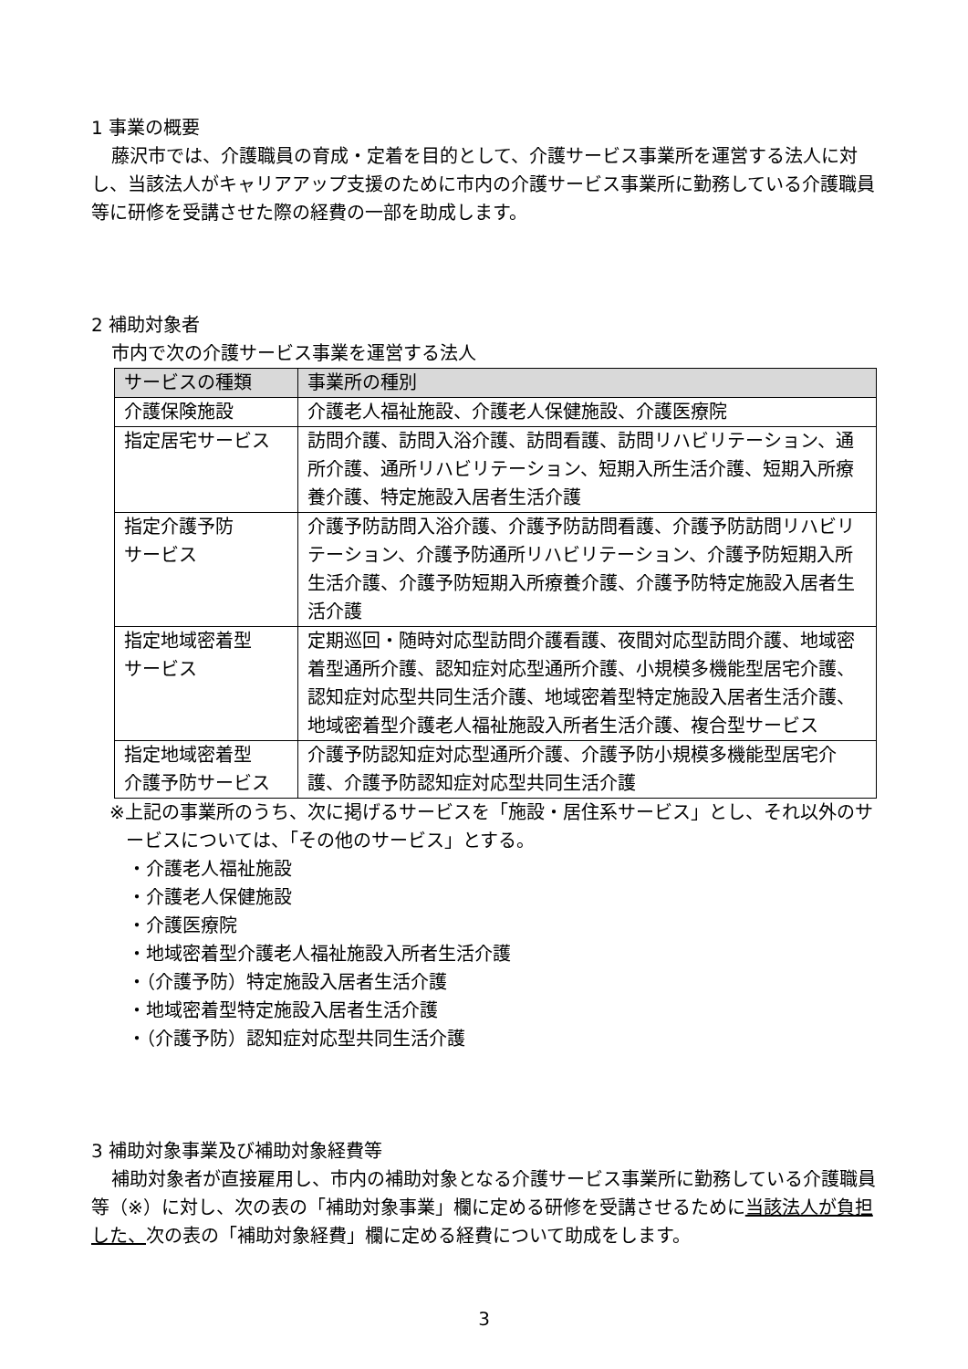1 事業の概要
藤沢市では、介護職員の育成・定着を目的として、介護サービス事業所を運営する法人に対し、当該法人がキャリアアップ支援のために市内の介護サービス事業所に勤務している介護職員等に研修を受講させた際の経費の一部を助成します。
2 補助対象者
市内で次の介護サービス事業を運営する法人
| サービスの種類 | 事業所の種別 |
| --- | --- |
| 介護保険施設 | 介護老人福祉施設、介護老人保健施設、介護医療院 |
| 指定居宅サービス | 訪問介護、訪問入浴介護、訪問看護、訪問リハビリテーション、通所介護、通所リハビリテーション、短期入所生活介護、短期入所療養介護、特定施設入居者生活介護 |
| 指定介護予防 サービス | 介護予防訪問入浴介護、介護予防訪問看護、介護予防訪問リハビリテーション、介護予防通所リハビリテーション、介護予防短期入所生活介護、介護予防短期入所療養介護、介護予防特定施設入居者生活介護 |
| 指定地域密着型 サービス | 定期巡回・随時対応型訪問介護看護、夜間対応型訪問介護、地域密着型通所介護、認知症対応型通所介護、小規模多機能型居宅介護、認知症対応型共同生活介護、地域密着型特定施設入居者生活介護、地域密着型介護老人福祉施設入所者生活介護、複合型サービス |
| 指定地域密着型 介護予防サービス | 介護予防認知症対応型通所介護、介護予防小規模多機能型居宅介護、介護予防認知症対応型共同生活介護 |
※上記の事業所のうち、次に掲げるサービスを「施設・居住系サービス」とし、それ以外のサ
ービスについては、「その他のサービス」とする。
・介護老人福祉施設
・介護老人保健施設
・介護医療院
・地域密着型介護老人福祉施設入所者生活介護
・（介護予防）特定施設入居者生活介護
・地域密着型特定施設入居者生活介護
・（介護予防）認知症対応型共同生活介護
3 補助対象事業及び補助対象経費等
補助対象者が直接雇用し、市内の補助対象となる介護サービス事業所に勤務している介護職員等（※）に対し、次の表の「補助対象事業」欄に定める研修を受講させるために当該法人が負担した、次の表の「補助対象経費」欄に定める経費について助成をします。
3